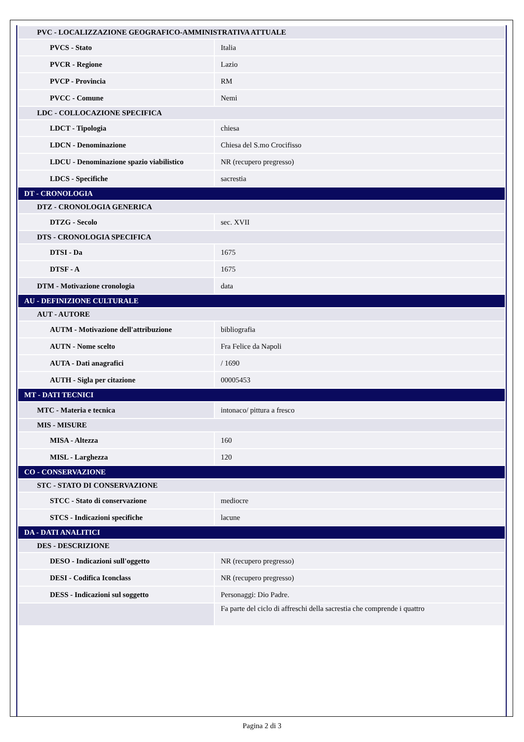| PVC - LOCALIZZAZIONE GEOGRAFICO-AMMINISTRATIVA ATTUALE | |
| PVCS - Stato | Italia |
| PVCR - Regione | Lazio |
| PVCP - Provincia | RM |
| PVCC - Comune | Nemi |
| LDC - COLLOCAZIONE SPECIFICA | |
| LDCT - Tipologia | chiesa |
| LDCN - Denominazione | Chiesa del S.mo Crocifisso |
| LDCU - Denominazione spazio viabilistico | NR (recupero pregresso) |
| LDCS - Specifiche | sacrestia |
| DT - CRONOLOGIA | |
| DTZ - CRONOLOGIA GENERICA | |
| DTZG - Secolo | sec. XVII |
| DTS - CRONOLOGIA SPECIFICA | |
| DTSI - Da | 1675 |
| DTSF - A | 1675 |
| DTM - Motivazione cronologia | data |
| AU - DEFINIZIONE CULTURALE | |
| AUT - AUTORE | |
| AUTM - Motivazione dell'attribuzione | bibliografia |
| AUTN - Nome scelto | Fra Felice da Napoli |
| AUTA - Dati anagrafici | / 1690 |
| AUTH - Sigla per citazione | 00005453 |
| MT - DATI TECNICI | |
| MTC - Materia e tecnica | intonaco/ pittura a fresco |
| MIS - MISURE | |
| MISA - Altezza | 160 |
| MISL - Larghezza | 120 |
| CO - CONSERVAZIONE | |
| STC - STATO DI CONSERVAZIONE | |
| STCC - Stato di conservazione | mediocre |
| STCS - Indicazioni specifiche | lacune |
| DA - DATI ANALITICI | |
| DES - DESCRIZIONE | |
| DESO - Indicazioni sull'oggetto | NR (recupero pregresso) |
| DESI - Codifica Iconclass | NR (recupero pregresso) |
| DESS - Indicazioni sul soggetto | Personaggi: Dio Padre. |
| | Fa parte del ciclo di affreschi della sacrestia che comprende i quattro |
Pagina 2 di 3